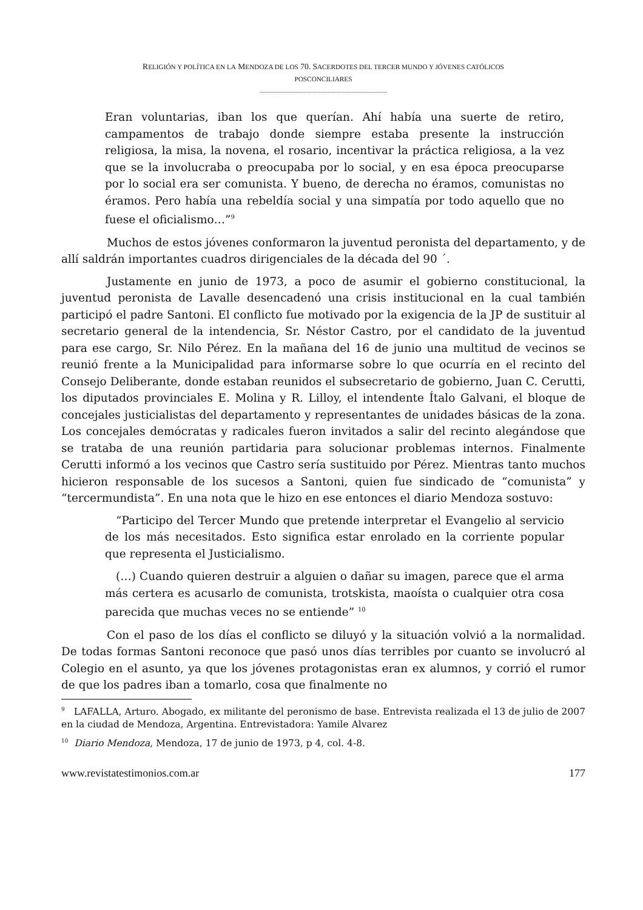RELIGIÓN Y POLÍTICA EN LA MENDOZA DE LOS 70. SACERDOTES DEL TERCER MUNDO Y JÓVENES CATÓLICOS
POSCONCILIARES
-------------------------------------------------------------------------------
Eran voluntarias, iban los que querían. Ahí había una suerte de retiro, campamentos de trabajo donde siempre estaba presente la instrucción religiosa, la misa, la novena, el rosario, incentivar la práctica religiosa, a la vez que se la involucraba o preocupaba por lo social, y en esa época preocuparse por lo social era ser comunista. Y bueno, de derecha no éramos, comunistas no éramos. Pero había una rebeldía social y una simpatía por todo aquello que no fuese el oficialismo…”<sup>9</sup>
Muchos de estos jóvenes conformaron la juventud peronista del departamento, y de allí saldrán importantes cuadros dirigenciales de la década del 90 ´.
Justamente en junio de 1973, a poco de asumir el gobierno constitucional, la juventud peronista de Lavalle desencadenó una crisis institucional en la cual también participó el padre Santoni. El conflicto fue motivado por la exigencia de la JP de sustituir al secretario general de la intendencia, Sr. Néstor Castro, por el candidato de la juventud para ese cargo, Sr. Nilo Pérez. En la mañana del 16 de junio una multitud de vecinos se reunió frente a la Municipalidad para informarse sobre lo que ocurría en el recinto del Consejo Deliberante, donde estaban reunidos el subsecretario de gobierno, Juan C. Cerutti, los diputados provinciales E. Molina y R. Lilloy, el intendente Ítalo Galvani, el bloque de concejales justicialistas del departamento y representantes de unidades básicas de la zona. Los concejales demócratas y radicales fueron invitados a salir del recinto alegándose que se trataba de una reunión partidaria para solucionar problemas internos. Finalmente Cerutti informó a los vecinos que Castro sería sustituido por Pérez. Mientras tanto muchos hicieron responsable de los sucesos a Santoni, quien fue sindicado de “comunista” y “tercermundista”. En una nota que le hizo en ese entonces el diario Mendoza sostuvo:
“Participo del Tercer Mundo que pretende interpretar el Evangelio al servicio de los más necesitados. Esto significa estar enrolado en la corriente popular que representa el Justicialismo.
(…) Cuando quieren destruir a alguien o dañar su imagen, parece que el arma más certera es acusarlo de comunista, trotskista, maoísta o cualquier otra cosa parecida que muchas veces no se entiende” <sup>10</sup>
Con el paso de los días el conflicto se diluyó y la situación volvió a la normalidad. De todas formas Santoni reconoce que pasó unos días terribles por cuanto se involucró al Colegio en el asunto, ya que los jóvenes protagonistas eran ex alumnos, y corrió el rumor de que los padres iban a tomarlo, cosa que finalmente no
<sup>9</sup> LAFALLA, Arturo. Abogado, ex militante del peronismo de base. Entrevista realizada el 13 de julio de 2007 en la ciudad de Mendoza, Argentina. Entrevistadora: Yamile Alvarez
<sup>10</sup> Diario Mendoza, Mendoza, 17 de junio de 1973, p 4, col. 4-8.
www.revistatestimonios.com.ar 177